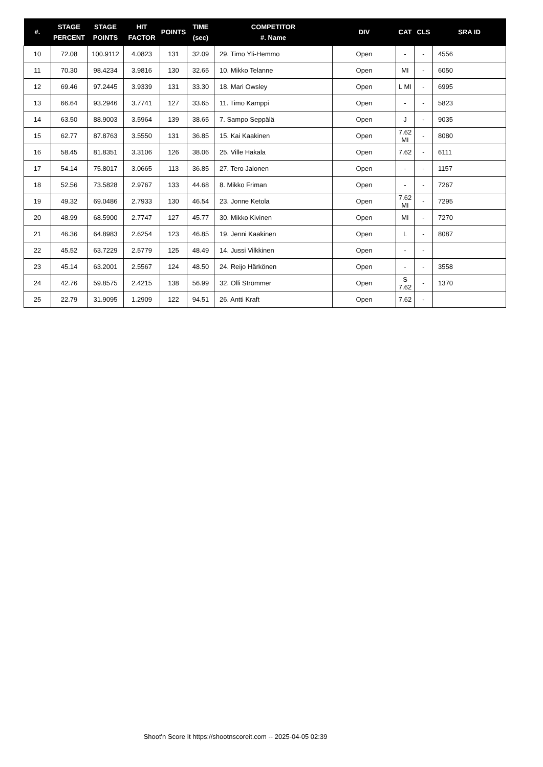| #. | STAGE PERCENT | STAGE POINTS | HIT FACTOR | POINTS | TIME (sec) | COMPETITOR #. Name | DIV | CAT | CLS | SRA ID |
| --- | --- | --- | --- | --- | --- | --- | --- | --- | --- | --- |
| 10 | 72.08 | 100.9112 | 4.0823 | 131 | 32.09 | 29. Timo Yli-Hemmo | Open | - | - | 4556 |
| 11 | 70.30 | 98.4234 | 3.9816 | 130 | 32.65 | 10. Mikko Telanne | Open | MI | - | 6050 |
| 12 | 69.46 | 97.2445 | 3.9339 | 131 | 33.30 | 18. Mari Owsley | Open | L MI | - | 6995 |
| 13 | 66.64 | 93.2946 | 3.7741 | 127 | 33.65 | 11. Timo Kamppi | Open | - | - | 5823 |
| 14 | 63.50 | 88.9003 | 3.5964 | 139 | 38.65 | 7. Sampo Seppälä | Open | J | - | 9035 |
| 15 | 62.77 | 87.8763 | 3.5550 | 131 | 36.85 | 15. Kai Kaakinen | Open | 7.62 MI | - | 8080 |
| 16 | 58.45 | 81.8351 | 3.3106 | 126 | 38.06 | 25. Ville Hakala | Open | 7.62 | - | 6111 |
| 17 | 54.14 | 75.8017 | 3.0665 | 113 | 36.85 | 27. Tero Jalonen | Open | - | - | 1157 |
| 18 | 52.56 | 73.5828 | 2.9767 | 133 | 44.68 | 8. Mikko Friman | Open | - | - | 7267 |
| 19 | 49.32 | 69.0486 | 2.7933 | 130 | 46.54 | 23. Jonne Ketola | Open | 7.62 MI | - | 7295 |
| 20 | 48.99 | 68.5900 | 2.7747 | 127 | 45.77 | 30. Mikko Kivinen | Open | MI | - | 7270 |
| 21 | 46.36 | 64.8983 | 2.6254 | 123 | 46.85 | 19. Jenni Kaakinen | Open | L | - | 8087 |
| 22 | 45.52 | 63.7229 | 2.5779 | 125 | 48.49 | 14. Jussi Vilkkinen | Open | - | - | |
| 23 | 45.14 | 63.2001 | 2.5567 | 124 | 48.50 | 24. Reijo Härkönen | Open | - | - | 3558 |
| 24 | 42.76 | 59.8575 | 2.4215 | 138 | 56.99 | 32. Olli Strömmer | Open | S 7.62 | - | 1370 |
| 25 | 22.79 | 31.9095 | 1.2909 | 122 | 94.51 | 26. Antti Kraft | Open | 7.62 | - | |
Shoot'n Score It https://shootnscoreit.com -- 2025-04-05 02:39